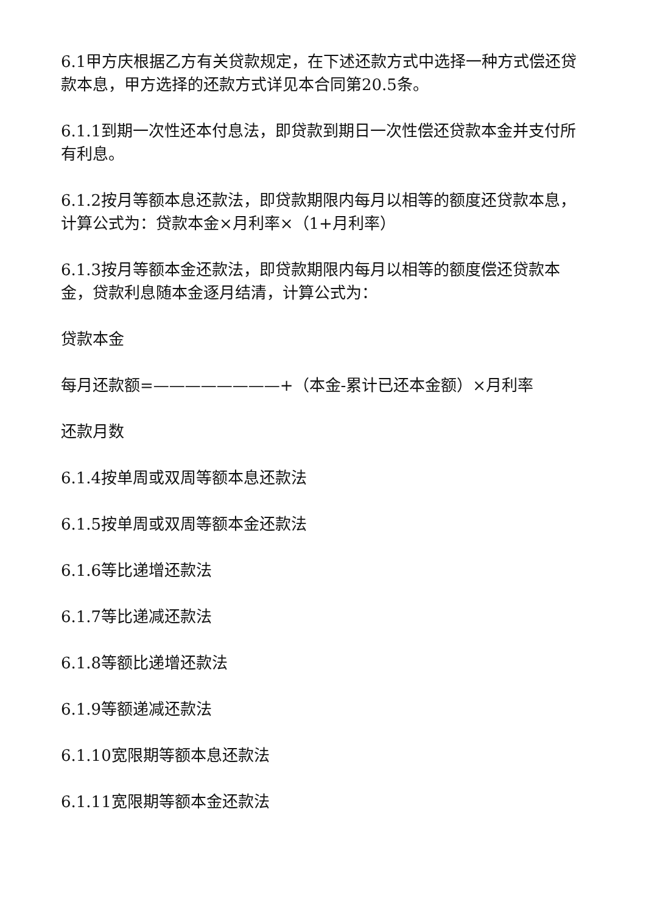6.1甲方庆根据乙方有关贷款规定，在下述还款方式中选择一种方式偿还贷款本息，甲方选择的还款方式详见本合同第20.5条。
6.1.1到期一次性还本付息法，即贷款到期日一次性偿还贷款本金并支付所有利息。
6.1.2按月等额本息还款法，即贷款期限内每月以相等的额度还贷款本息，计算公式为：贷款本金×月利率×（1+月利率）
6.1.3按月等额本金还款法，即贷款期限内每月以相等的额度偿还贷款本金，贷款利息随本金逐月结清，计算公式为：
贷款本金
每月还款额=————————+（本金-累计已还本金额）×月利率
还款月数
6.1.4按单周或双周等额本息还款法
6.1.5按单周或双周等额本金还款法
6.1.6等比递增还款法
6.1.7等比递减还款法
6.1.8等额比递增还款法
6.1.9等额递减还款法
6.1.10宽限期等额本息还款法
6.1.11宽限期等额本金还款法